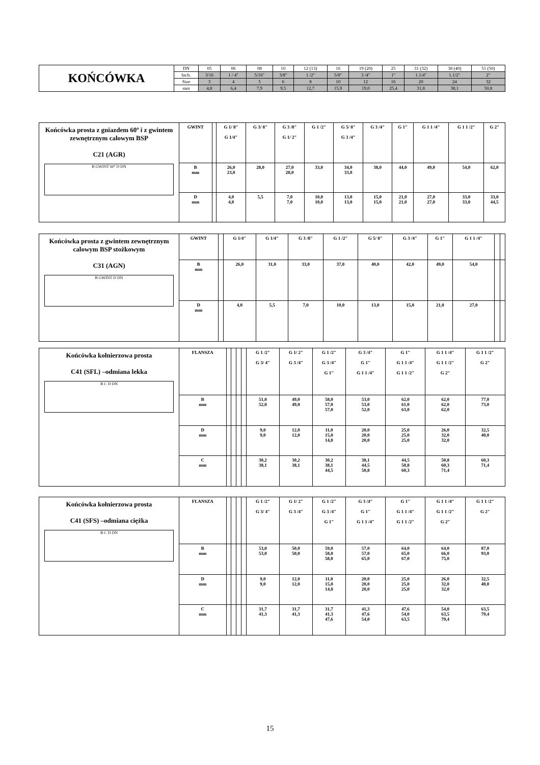| KOŃCÓWKA | DN | 05 | 06 | 08 | 10 | 12 (13) | 16 | 19 (20) | 25 | 31 (32) | 38 (40) | 51 (50) |
| | Inch. | 3/16 | 1 / 4″ | 5/16″ | 3/8″ | 1 /2″ | 5/8″ | 3 /4″ | 1″ | 1.1/4″ | 1.1/2″ | 2″ |
| | Size | 3 | 4 | 5 | 6 | 8 | 10 | 12 | 16 | 20 | 24 | 32 |
| | mm | 4,8 | 6,4 | 7,9 | 9,5 | 12,7 | 15,9 | 19,0 | 25,4 | 31,8 | 38,1 | 50,8 |
| Końcówka prosta z gniazdem 60º i z gwintem zewnętrznym calowym BSP C21 (AGR) B GWINT 60º D DN | GWINT | | G 1/ 8″ G 1/4″ | G 3/ 8″ | G 3 /8″ G 1/ 2″ | G 1 /2″ | G 5/ 8″ G 3 /4″ | G 3 /4″ | G 1″ | G 1 1 /4″ | G 1 1 /2″ | G 2″ |
| | B mm | | 26,0 23,0 | 28,0 | 27,0 28,0 | 33,0 | 34,0 33,0 | 38,0 | 44,0 | 49,0 | 54,0 | 62,0 |
| | D mm | | 4,0 4,0 | 5,5 | 7,0 7,0 | 10,0 10,0 | 13,0 13,0 | 15,0 15,0 | 21,0 21,0 | 27,0 27,0 | 33,0 33,0 | 33,0 44,5 |
| Końcówka prosta z gwintem zewnętrznym calowym BSP stożkowym C31 (AGN) B GWINT D DN | GWINT | | G 1/4″ | G 1/4″ | G 3 /8″ | G 1 /2″ | G 5/ 8″ | G 3 /4″ | G 1″ | G 1 1 /4″ | | |
| | B mm | | 26,0 | 31,0 | 33,0 | 37,0 | 40,0 | 42,0 | 49,0 | 54,0 | | |
| | D mm | | 4,0 | 5,5 | 7,0 | 10,0 | 13,0 | 15,0 | 21,0 | 27,0 | | |
| Końcówka kołnierzowa prosta C41 (SFL) –odmiana lekka B C D DN | FLANSZA | | | | | G 1 /2″ G 3/ 4″ | G 1/ 2″ G 3 /4″ | G 1 /2″ G 3 /4″ G 1″ | G 3 /4″ G 1″ G 1 1 /4″ | G 1″ G 1 1 /4″ G 1 1 /2″ | G 1 1 /4″ G 1 1 /2″ G 2″ | G 1 1 /2″ G 2″ |
| | B mm | | | | | 51,0 52,0 | 49,0 49,0 | 58,0 57,0 57,0 | 53,0 53,0 52,0 | 62,0 61,0 63,0 | 62,0 62,0 62,0 | 77,0 73,0 |
| | D mm | | | | | 9,0 9,0 | 12,0 12,0 | 11,0 15,0 14,8 | 20,0 20,0 20,0 | 25,0 25,0 25,0 | 26,0 32,0 32,0 | 32,5 40,0 |
| | C mm | | | | | 30,2 38,1 | 30,2 38,1 | 30,2 38,1 44,5 | 38,1 44,5 50,8 | 44,5 50,8 60,3 | 50,8 60,3 71,4 | 60,3 71,4 |
| Końcówka kołnierzowa prosta C41 (SFS) –odmiana ciężka B C D DN | FLANSZA | | | | | G 1 /2″ G 3/ 4″ | G 1/ 2″ G 3 /4″ | G 1 /2″ G 3 /4″ G 1″ | G 3 /4″ G 1″ G 1 1 /4″ | G 1″ G 1 1 /4″ G 1 1 /2″ | G 1 1 /4″ G 1 1 /2″ G 2″ | G 1 1 /2″ G 2″ |
| | B mm | | | | | 53,0 53,0 | 50,0 50,0 | 59,0 58,0 58,0 | 57,0 57,0 65,0 | 64,0 65,0 67,0 | 64,0 66,0 75,0 | 87,0 93,0 |
| | D mm | | | | | 9,0 9,0 | 12,0 12,0 | 11,0 15,0 14,8 | 20,0 20,0 20,0 | 25,0 25,0 25,0 | 26,0 32,0 32,0 | 32,5 40,0 |
| | C mm | | | | | 31,7 41,3 | 31,7 41,3 | 31,7 41,3 47,6 | 41,3 47,6 54,0 | 47,6 54,0 63,5 | 54,0 63,5 79,4 | 63,5 79,4 |
15